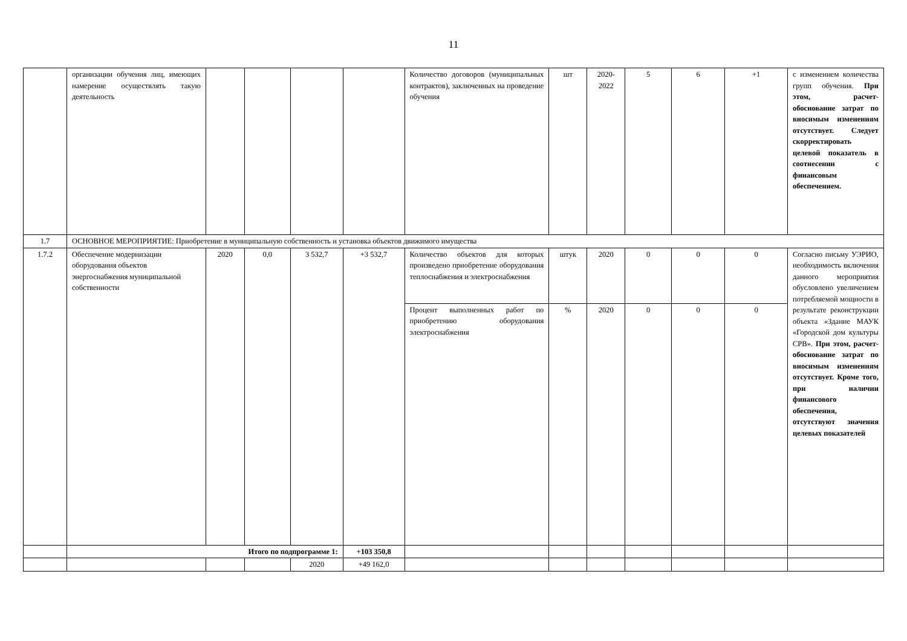11
| | организации обучения лиц, имеющих намерение осуществлять такую деятельность | | | | | Количество договоров (муниципальных контрактов), заключенных на проведение обучения | шт | 2020-2022 | 5 | 6 | +1 | с изменением количества групп обучения. При этом, расчет-обоснование затрат по вносимым изменениям отсутствует. Следует скорректировать целевой показатель в соотнесении с финансовым обеспечением. |
| 1.7 | ОСНОВНОЕ МЕРОПРИЯТИЕ: Приобретение в муниципальную собственность и установка объектов движимого имущества | | | | | | | | | | | |
| 1.7.2 | Обеспечение модернизации оборудования объектов энергоснабжения муниципальной собственности | 2020 | 0,0 | 3 532,7 | +3 532,7 | Количество объектов для которых произведено приобретение оборудования теплоснабжения и электроснабжения | штук | 2020 | 0 | 0 | 0 | Согласно письму УЭРИО, необходимость включения данного мероприятия обусловлено увеличением потребляемой мощности в результате реконструкции объекта «Здание МАУК «Городской дом культуры СРВ». При этом, расчет-обоснование затрат по вносимым изменениям отсутствует. Кроме того, при наличии финансового обеспечения, отсутствуют значения целевых показателей |
| | | | | | | Процент выполненных работ по приобретению оборудования электроснабжения | % | 2020 | 0 | 0 | 0 | |
| | Итого по подпрограмме 1: | | | | +103 350,8 | | | | | | | |
| | | | | 2020 | +49 162,0 | | | | | | | |